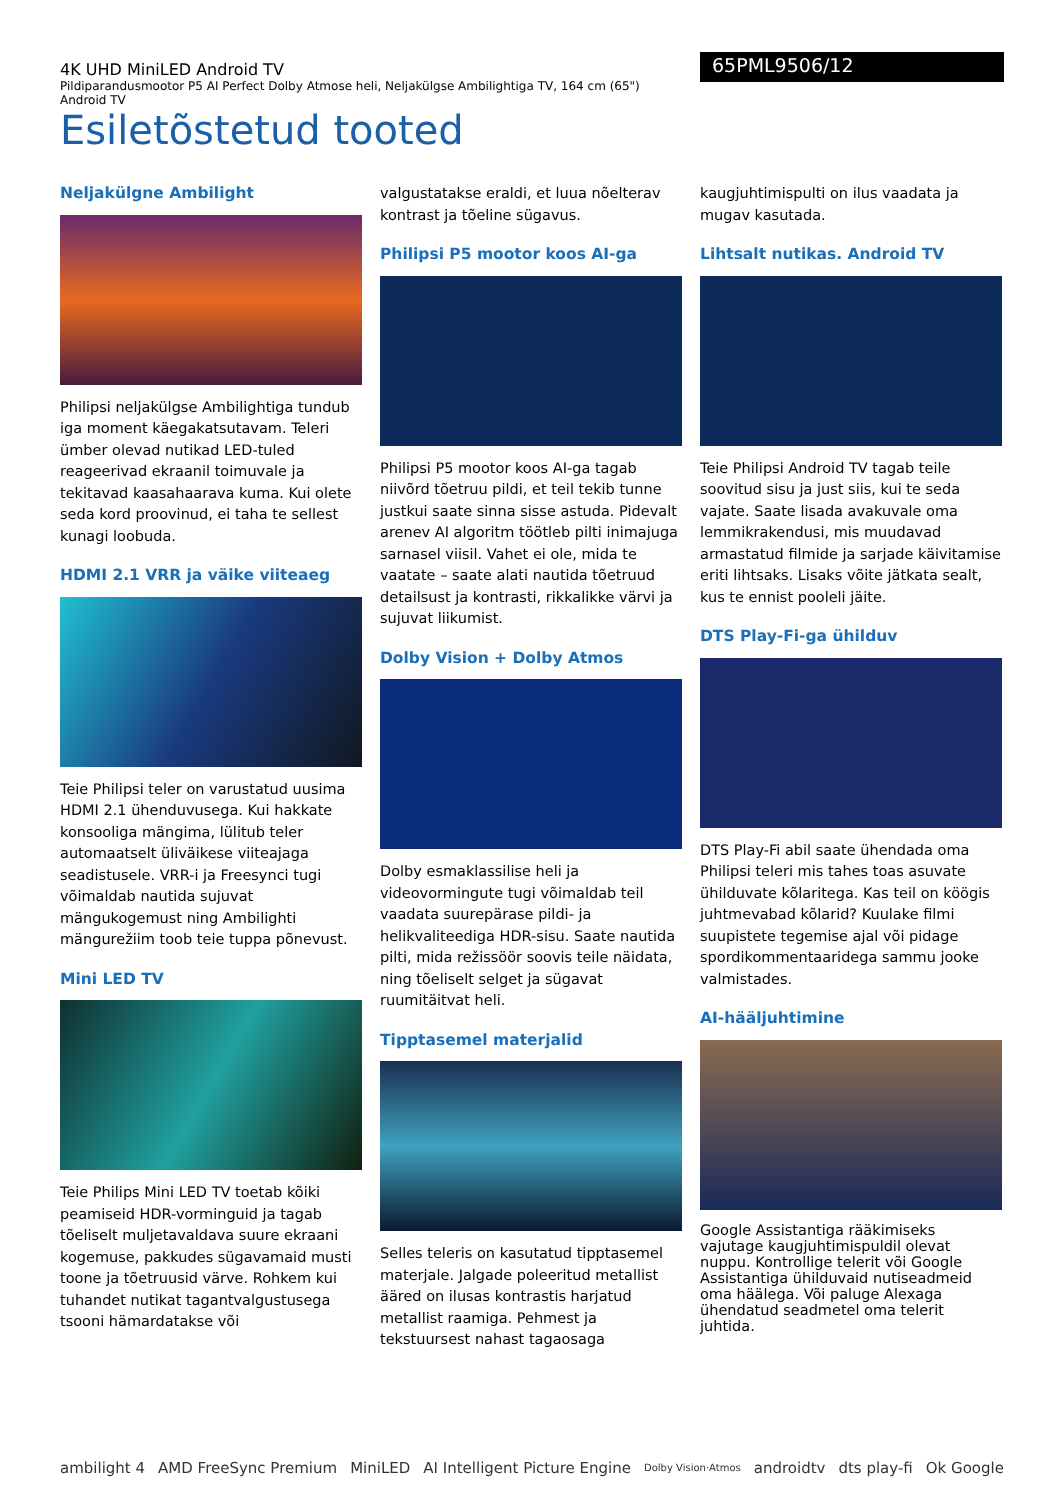4K UHD MiniLED Android TV
Pildiparandusmootor P5 AI Perfect Dolby Atmose heli, Neljakülgse Ambilightiga TV, 164 cm (65") Android TV
65PML9506/12
Esiletõstetud tooted
Neljakülgne Ambilight
Philipsi neljakülgse Ambilightiga tundub iga moment käegakatsutavam. Teleri ümber olevad nutikad LED-tuled reageerivad ekraanil toimuvale ja tekitavad kaasahaarava kuma. Kui olete seda kord proovinud, ei taha te sellest kunagi loobuda.
HDMI 2.1 VRR ja väike viiteaeg
Teie Philipsi teler on varustatud uusima HDMI 2.1 ühenduvusega. Kui hakkate konsooliga mängima, lülitub teler automaatselt üliväikese viiteajaga seadistusele. VRR-i ja Freesynci tugi võimaldab nautida sujuvat mängukogemust ning Ambilighti mängurežiim toob teie tuppa põnevust.
Mini LED TV
Teie Philips Mini LED TV toetab kõiki peamiseid HDR-vorminguid ja tagab tõeliselt muljetavaldava suure ekraani kogemuse, pakkudes sügavamaid musti toone ja tõetruusid värve. Rohkem kui tuhandet nutikat tagantvalgustusega tsooni hämardatakse või
valgustatakse eraldi, et luua nõelterav kontrast ja tõeline sügavus.
Philipsi P5 mootor koos AI-ga
Philipsi P5 mootor koos AI-ga tagab niivõrd tõetruu pildi, et teil tekib tunne justkui saate sinna sisse astuda. Pidevalt arenev AI algoritm töötleb pilti inimajuga sarnasel viisil. Vahet ei ole, mida te vaatate – saate alati nautida tõetruud detailsust ja kontrasti, rikkalikke värvi ja sujuvat liikumist.
Dolby Vision + Dolby Atmos
Dolby esmaklassilise heli ja videovormingute tugi võimaldab teil vaadata suurepärase pildi- ja helikvaliteediga HDR-sisu. Saate nautida pilti, mida režissöör soovis teile näidata, ning tõeliselt selget ja sügavat ruumitäitvat heli.
Tipptasemel materjalid
Selles teleris on kasutatud tipptasemel materjale. Jalgade poleeritud metallist ääred on ilusas kontrastis harjatud metallist raamiga. Pehmest ja tekstuursest nahast tagaosaga
kaugjuhtimispulti on ilus vaadata ja mugav kasutada.
Lihtsalt nutikas. Android TV
Teie Philipsi Android TV tagab teile soovitud sisu ja just siis, kui te seda vajate. Saate lisada avakuvale oma lemmikrakendusi, mis muudavad armastatud filmide ja sarjade käivitamise eriti lihtsaks. Lisaks võite jätkata sealt, kus te ennist pooleli jäite.
DTS Play-Fi-ga ühilduv
DTS Play-Fi abil saate ühendada oma Philipsi teleri mis tahes toas asuvate ühilduvate kõlaritega. Kas teil on köögis juhtmevabad kõlarid? Kuulake filmi suupistete tegemise ajal või pidage spordikommentaaridega sammu jooke valmistades.
AI-hääljuhtimine
Google Assistantiga rääkimiseks vajutage kaugjuhtimispuldil olevat nuppu. Kontrollige telerit või Google Assistantiga ühilduvaid nutiseadmeid oma häälega. Või paluge Alexaga ühendatud seadmetel oma telerit juhtida.
ambilight 4 AMD FreeSync Premium MiniLED AI Intelligent Picture Engine Dolby Vision·Atmos androidtv dts play-fi Ok Google